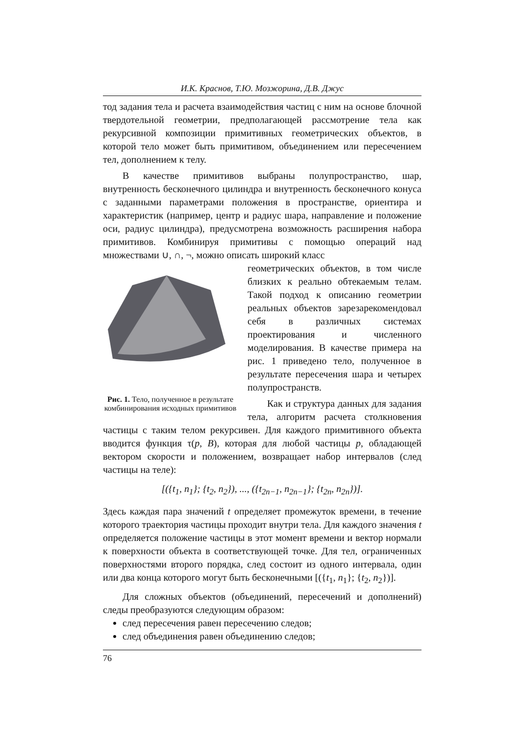И.К. Краснов, Т.Ю. Мозжорина, Д.В. Джус
тод задания тела и расчета взаимодействия частиц с ним на основе блочной твердотельной геометрии, предполагающей рассмотрение тела как рекурсивной композиции примитивных геометрических объектов, в которой тело может быть примитивом, объединением или пересечением тел, дополнением к телу.
В качестве примитивов выбраны полупространство, шар, внутренность бесконечного цилиндра и внутренность бесконечного конуса с заданными параметрами положения в пространстве, ориентира и характеристик (например, центр и радиус шара, направление и положение оси, радиус цилиндра), предусмотрена возможность расширения набора примитивов. Комбинируя примитивы с помощью операций над множествами ∪, ∩, ¬, можно описать широкий класс
Рис. 1. Тело, полученное в результате комбинирования исходных примитивов
геометрических объектов, в том числе близких к реально обтекаемым телам. Такой подход к описанию геометрии реальных объектов зарезарекомендовал себя в различных системах проектирования и численного моделирования. В качестве примера на рис. 1 приведено тело, полученное в результате пересечения шара и четырех полупространств.
Как и структура данных для задания тела, алгоритм расчета столкновения частицы с таким телом рекурсивен. Для каждого примитивного объекта вводится функция τ(p, B), которая для любой частицы p, обладающей вектором скорости и положением, возвращает набор интервалов (след частицы на теле):
[({t<sub>1</sub>, n<sub>1</sub>}; {t<sub>2</sub>, n<sub>2</sub>}), ..., ({t<sub>2n−1</sub>, n<sub>2n−1</sub>}; {t<sub>2n</sub>, n<sub>2n</sub>})].
Здесь каждая пара значений t определяет промежуток времени, в течение которого траектория частицы проходит внутри тела. Для каждого значения t определяется положение частицы в этот момент времени и вектор нормали к поверхности объекта в соответствующей точке. Для тел, ограниченных поверхностями второго порядка, след состоит из одного интервала, один или два конца которого могут быть бесконечными [({t<sub>1</sub>, n<sub>1</sub>}; {t<sub>2</sub>, n<sub>2</sub>})].
Для сложных объектов (объединений, пересечений и дополнений) следы преобразуются следующим образом:
след пересечения равен пересечению следов;
след объединения равен объединению следов;
76